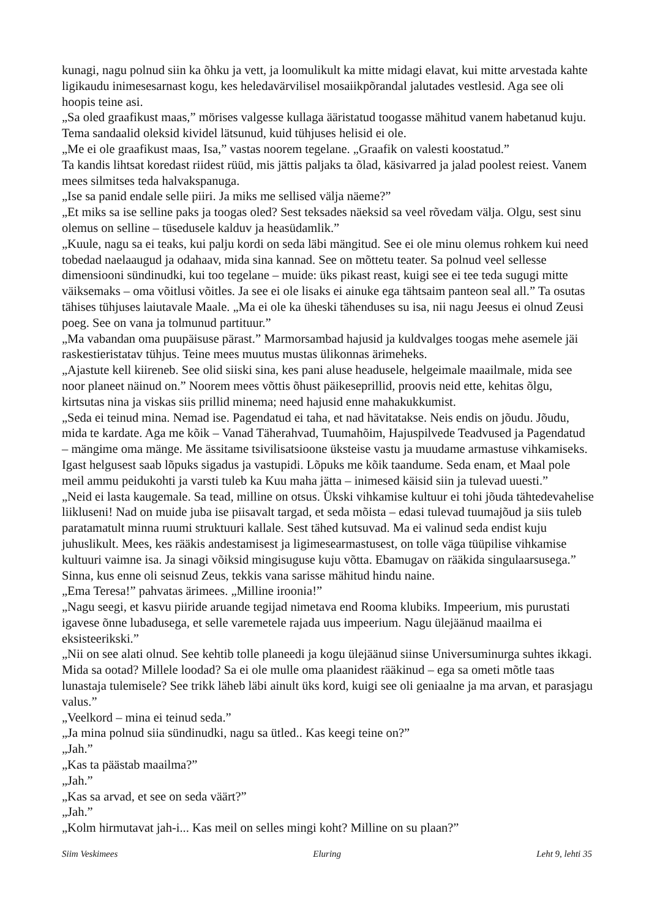kunagi, nagu polnud siin ka õhku ja vett, ja loomulikult ka mitte midagi elavat, kui mitte arvestada kahte ligikaudu inimesesarnast kogu, kes heledavärvilisel mosaiikpõrandal jalutades vestlesid. Aga see oli hoopis teine asi.
„Sa oled graafikust maas,” mörises valgesse kullaga ääristatud toogasse mähitud vanem habetanud kuju. Tema sandaalid oleksid kividel lätsunud, kuid tühjuses helisid ei ole.
„Me ei ole graafikust maas, Isa,” vastas noorem tegelane. „Graafik on valesti koostatud.”
Ta kandis lihtsat koredast riidest rüüd, mis jättis paljaks ta õlad, käsivarred ja jalad poolest reiest. Vanem mees silmitses teda halvakspanuga.
„Ise sa panid endale selle piiri. Ja miks me sellised välja näeme?”
„Et miks sa ise selline paks ja toogas oled? Sest teksades näeksid sa veel rõvedam välja. Olgu, sest sinu olemus on selline – tüsedusele kalduv ja heasüdamlik.”
„Kuule, nagu sa ei teaks, kui palju kordi on seda läbi mängitud. See ei ole minu olemus rohkem kui need tobedad naelaaugud ja odahaav, mida sina kannad. See on mõttetu teater. Sa polnud veel sellesse dimensiooni sündinudki, kui too tegelane – muide: üks pikast reast, kuigi see ei tee teda sugugi mitte väiksemaks – oma võitlusi võitles. Ja see ei ole lisaks ei ainuke ega tähtsaim panteon seal all.” Ta osutas tähises tühjuses laiutavale Maale. „Ma ei ole ka üheski tähenduses su isa, nii nagu Jeesus ei olnud Zeusi poeg. See on vana ja tolmunud partituur.”
„Ma vabandan oma puupäisuse pärast.” Marmorsambad hajusid ja kuldvalges toogas mehe asemele jäi raskestieristatav tühjus. Teine mees muutus mustas ülikonnas ärimeheks.
„Ajastute kell kiireneb. See olid siiski sina, kes pani aluse headusele, helgeimale maailmale, mida see noor planeet näinud on.” Noorem mees võttis õhust päikeseprillid, proovis neid ette, kehitas õlgu, kirtsutas nina ja viskas siis prillid minema; need hajusid enne mahakukkumist.
„Seda ei teinud mina. Nemad ise. Pagendatud ei taha, et nad hävitatakse. Neis endis on jõudu. Jõudu, mida te kardate. Aga me kõik – Vanad Täherahvad, Tuumahõim, Hajuspilvede Teadvused ja Pagendatud – mängime oma mänge. Me ässitame tsivilisatsioone üksteise vastu ja muudame armastuse vihkamiseks. Igast helgusest saab lõpuks sigadus ja vastupidi. Lõpuks me kõik taandume. Seda enam, et Maal pole meil ammu peidukohti ja varsti tuleb ka Kuu maha jätta – inimesed käisid siin ja tulevad uuesti.”
„Neid ei lasta kaugemale. Sa tead, milline on otsus. Ükski vihkamise kultuur ei tohi jõuda tähtedevahelise liikluseni! Nad on muide juba ise piisavalt targad, et seda mõista – edasi tulevad tuumajõud ja siis tuleb paratamatult minna ruumi struktuuri kallale. Sest tähed kutsuvad. Ma ei valinud seda endist kuju juhuslikult. Mees, kes rääkis andestamisest ja ligimesearmastusest, on tolle väga tüüpilise vihkamise kultuuri vaimne isa. Ja sinagi võiksid mingisuguse kuju võtta. Ebamugav on rääkida singulaarsusega.”
Sinna, kus enne oli seisnud Zeus, tekkis vana sarisse mähitud hindu naine.
„Ema Teresa!” pahvatas ärimees. „Milline iroonia!”
„Nagu seegi, et kasvu piiride aruande tegijad nimetava end Rooma klubiks. Impeerium, mis purustati igavese õnne lubadusega, et selle varemetele rajada uus impeerium. Nagu ülejäänud maailma ei eksisteerikski.”
„Nii on see alati olnud. See kehtib tolle planeedi ja kogu ülejäänud siinse Universuminurga suhtes ikkagi. Mida sa ootad? Millele loodad? Sa ei ole mulle oma plaanidest rääkinud – ega sa ometi mõtle taas lunastaja tulemisele? See trikk läheb läbi ainult üks kord, kuigi see oli geniaalne ja ma arvan, et parasjagu valus.”
„Veelkord – mina ei teinud seda.”
„Ja mina polnud siia sündinudki, nagu sa ütled.. Kas keegi teine on?”
„Jah.”
„Kas ta päästab maailma?”
„Jah.”
„Kas sa arvad, et see on seda väärt?”
„Jah.”
„Kolm hirmutavat jah-i... Kas meil on selles mingi koht? Milline on su plaan?”
Siim Veskimees Eluring Leht 9, lehti 35